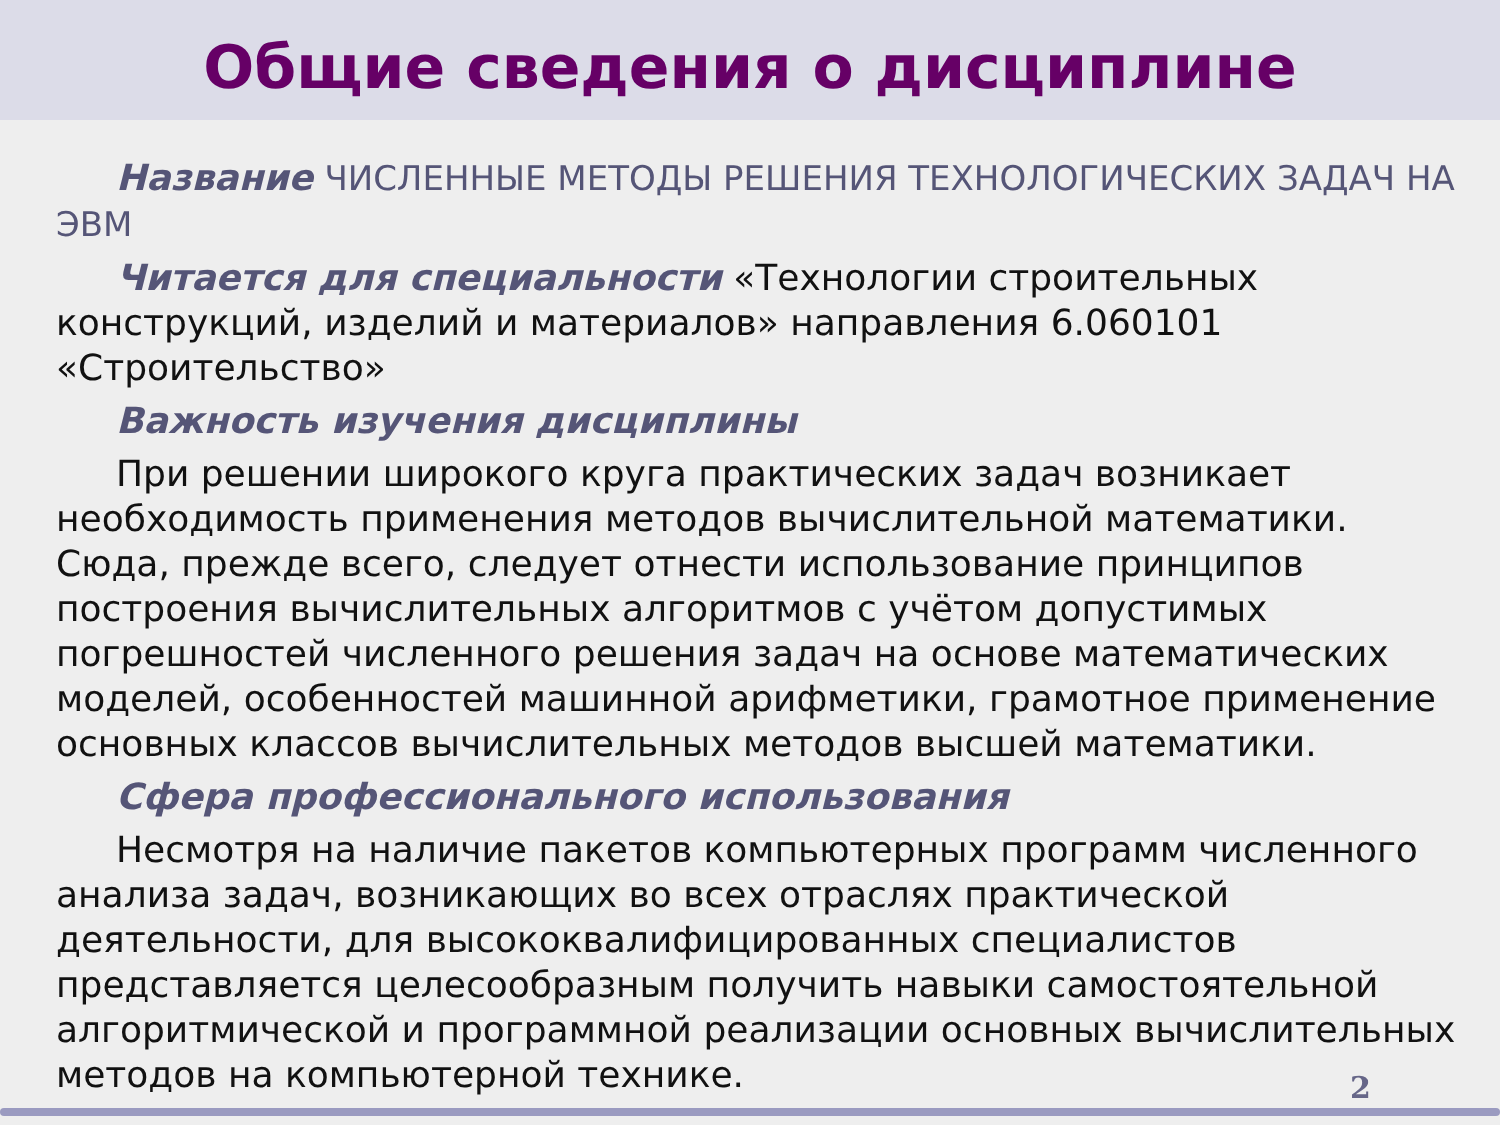Общие сведения о дисциплине
Название ЧИСЛЕННЫЕ МЕТОДЫ РЕШЕНИЯ ТЕХНОЛОГИЧЕСКИХ ЗАДАЧ НА ЭВМ
Читается для специальности «Технологии строительных конструкций, изделий и материалов» направления 6.060101 «Строительство»
Важность изучения дисциплины
При решении широкого круга практических задач возникает необходимость применения методов вычислительной математики. Сюда, прежде всего, следует отнести использование принципов построения вычислительных алгоритмов с учётом допустимых погрешностей численного решения задач на основе математических моделей, особенностей машинной арифметики, грамотное применение основных классов вычислительных методов высшей математики.
Сфера профессионального использования
Несмотря на наличие пакетов компьютерных программ численного анализа задач, возникающих во всех отраслях практической деятельности, для высококвалифицированных специалистов представляется целесообразным получить навыки самостоятельной алгоритмической и программной реализации основных вычислительных методов на компьютерной технике.
2